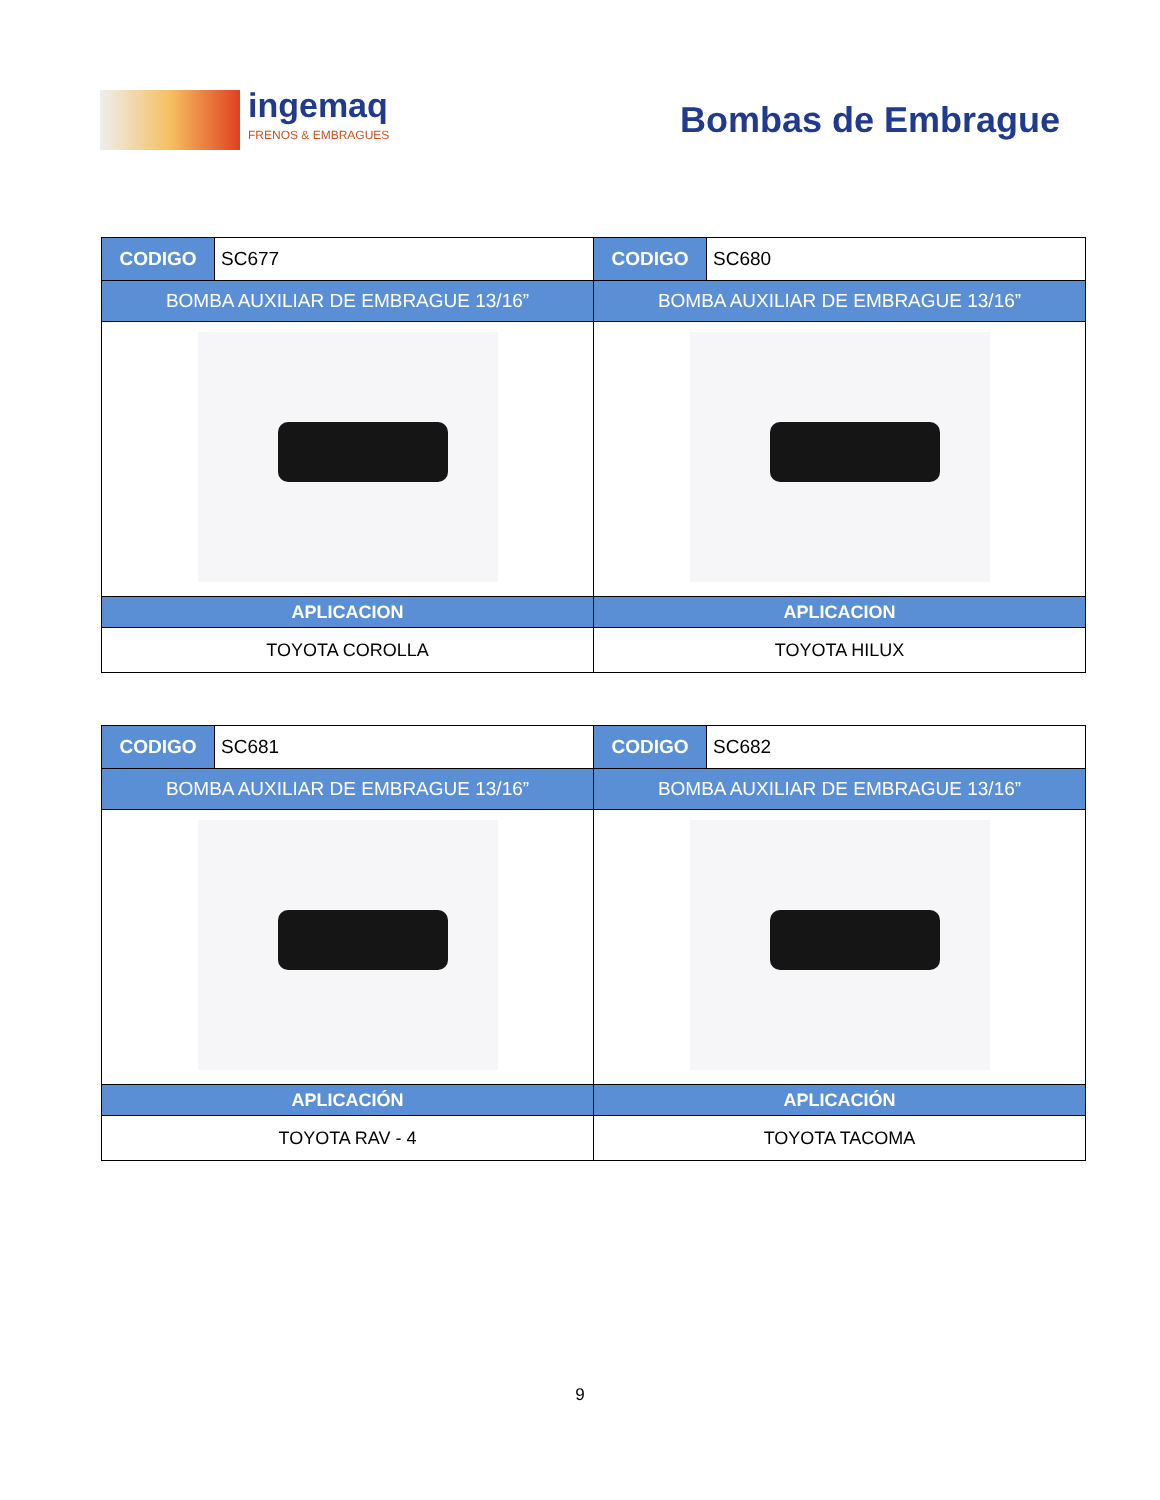ingemaq
FRENOS & EMBRAGUES
Bombas de Embrague
| CODIGO | SC677 | CODIGO | SC680 |
| BOMBA AUXILIAR DE EMBRAGUE 13/16” | | BOMBA AUXILIAR DE EMBRAGUE 13/16” | |
| APLICACION | | APLICACION | |
| TOYOTA COROLLA | | TOYOTA HILUX | |
| CODIGO | SC681 | CODIGO | SC682 |
| BOMBA AUXILIAR DE EMBRAGUE 13/16” | | BOMBA AUXILIAR DE EMBRAGUE 13/16” | |
| APLICACIÓN | | APLICACIÓN | |
| TOYOTA RAV - 4 | | TOYOTA TACOMA | |
9